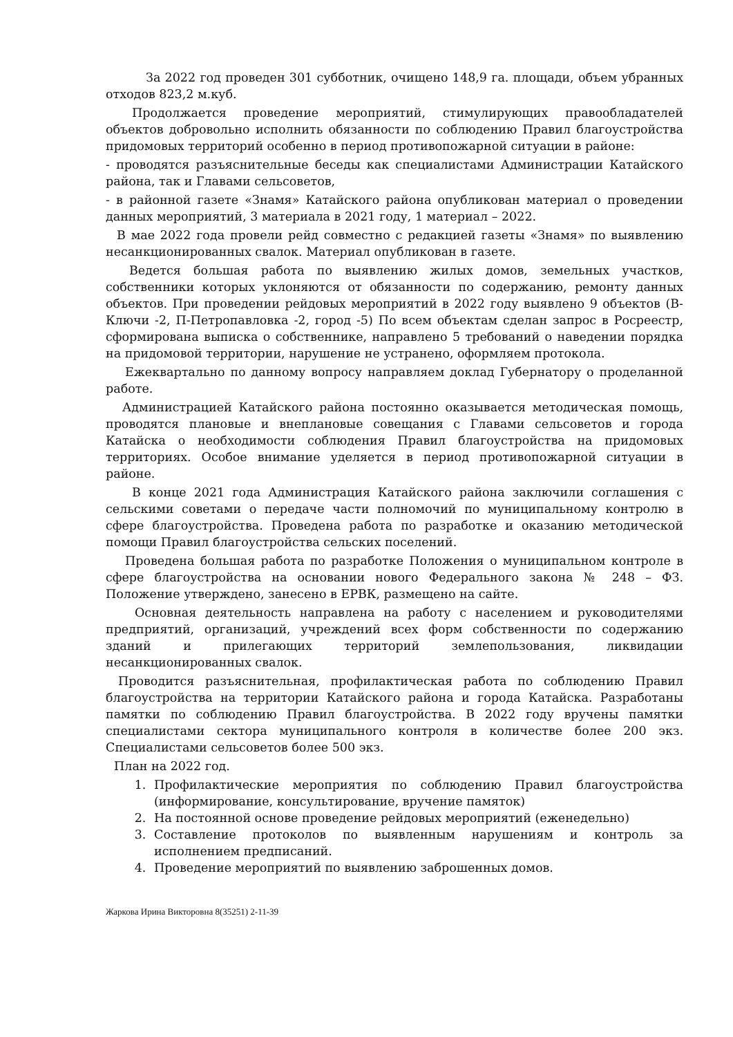За 2022 год проведен 301 субботник, очищено 148,9 га. площади, объем убранных отходов 823,2 м.куб.
Продолжается проведение мероприятий, стимулирующих правообладателей объектов добровольно исполнить обязанности по соблюдению Правил благоустройства придомовых территорий особенно в период противопожарной ситуации в районе:
- проводятся разъяснительные беседы как специалистами Администрации Катайского района, так и Главами сельсоветов,
- в районной газете «Знамя» Катайского района опубликован материал о проведении данных мероприятий, 3 материала в 2021 году, 1 материал – 2022.
В мае 2022 года провели рейд совместно с редакцией газеты «Знамя» по выявлению несанкционированных свалок. Материал опубликован в газете.
Ведется большая работа по выявлению жилых домов, земельных участков, собственники которых уклоняются от обязанности по содержанию, ремонту данных объектов. При проведении рейдовых мероприятий в 2022 году выявлено 9 объектов (В-Ключи -2, П-Петропавловка -2, город -5) По всем объектам сделан запрос в Росреестр, сформирована выписка о собственнике, направлено 5 требований о наведении порядка на придомовой территории, нарушение не устранено, оформляем протокола.
Ежеквартально по данному вопросу направляем доклад Губернатору о проделанной работе.
Администрацией Катайского района постоянно оказывается методическая помощь, проводятся плановые и внеплановые совещания с Главами сельсоветов и города Катайска о необходимости соблюдения Правил благоустройства на придомовых территориях. Особое внимание уделяется в период противопожарной ситуации в районе.
В конце 2021 года Администрация Катайского района заключили соглашения с сельскими советами о передаче части полномочий по муниципальному контролю в сфере благоустройства. Проведена работа по разработке и оказанию методической помощи Правил благоустройства сельских поселений.
Проведена большая работа по разработке Положения о муниципальном контроле в сфере благоустройства на основании нового Федерального закона № 248 – ФЗ. Положение утверждено, занесено в ЕРВК, размещено на сайте.
Основная деятельность направлена на работу с населением и руководителями предприятий, организаций, учреждений всех форм собственности по содержанию зданий и прилегающих территорий землепользования, ликвидации несанкционированных свалок.
Проводится разъяснительная, профилактическая работа по соблюдению Правил благоустройства на территории Катайского района и города Катайска. Разработаны памятки по соблюдению Правил благоустройства. В 2022 году вручены памятки специалистами сектора муниципального контроля в количестве более 200 экз. Специалистами сельсоветов более 500 экз.
План на 2022 год.
1. Профилактические мероприятия по соблюдению Правил благоустройства (информирование, консультирование, вручение памяток)
2. На постоянной основе проведение рейдовых мероприятий (еженедельно)
3. Составление протоколов по выявленным нарушениям и контроль за исполнением предписаний.
4. Проведение мероприятий по выявлению заброшенных домов.
Жаркова Ирина Викторовна 8(35251) 2-11-39